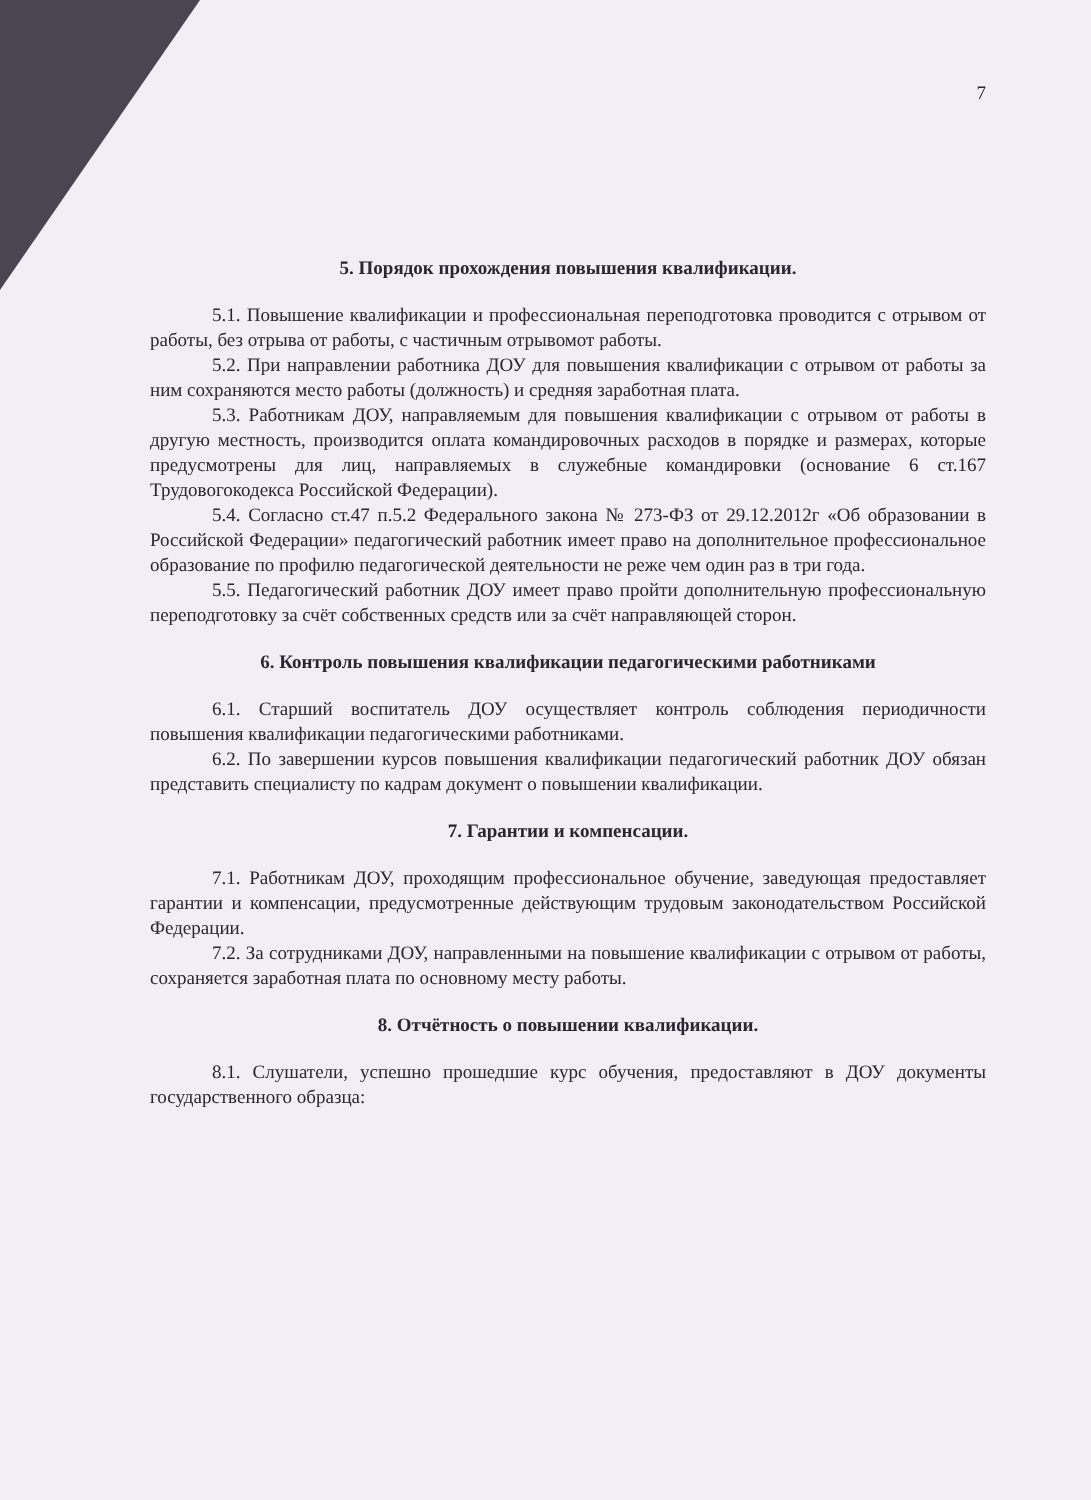7
5. Порядок прохождения повышения квалификации.
5.1. Повышение квалификации и профессиональная переподготовка проводится с отрывом от работы, без отрыва от работы, с частичным отрывомот работы.
5.2. При направлении работника ДОУ для повышения квалификации с отрывом от работы за ним сохраняются место работы (должность) и средняя заработная плата.
5.3. Работникам ДОУ, направляемым для повышения квалификации с отрывом от работы в другую местность, производится оплата командировочных расходов в порядке и размерах, которые предусмотрены для лиц, направляемых в служебные командировки (основание 6 ст.167 Трудовогокодекса Российской Федерации).
5.4. Согласно ст.47 п.5.2 Федерального закона № 273-ФЗ от 29.12.2012г «Об образовании в Российской Федерации» педагогический работник имеет право на дополнительное профессиональное образование по профилю педагогической деятельности не реже чем один раз в три года.
5.5. Педагогический работник ДОУ имеет право пройти дополнительную профессиональную переподготовку за счёт собственных средств или за счёт направляющей сторон.
6. Контроль повышения квалификации педагогическими работниками
6.1. Старший воспитатель ДОУ осуществляет контроль соблюдения периодичности повышения квалификации педагогическими работниками.
6.2. По завершении курсов повышения квалификации педагогический работник ДОУ обязан представить специалисту по кадрам документ о повышении квалификации.
7. Гарантии и компенсации.
7.1. Работникам ДОУ, проходящим профессиональное обучение, заведующая предоставляет гарантии и компенсации, предусмотренные действующим трудовым законодательством Российской Федерации.
7.2. За сотрудниками ДОУ, направленными на повышение квалификации с отрывом от работы, сохраняется заработная плата по основному месту работы.
8. Отчётность о повышении квалификации.
8.1. Слушатели, успешно прошедшие курс обучения, предоставляют в ДОУ документы государственного образца: